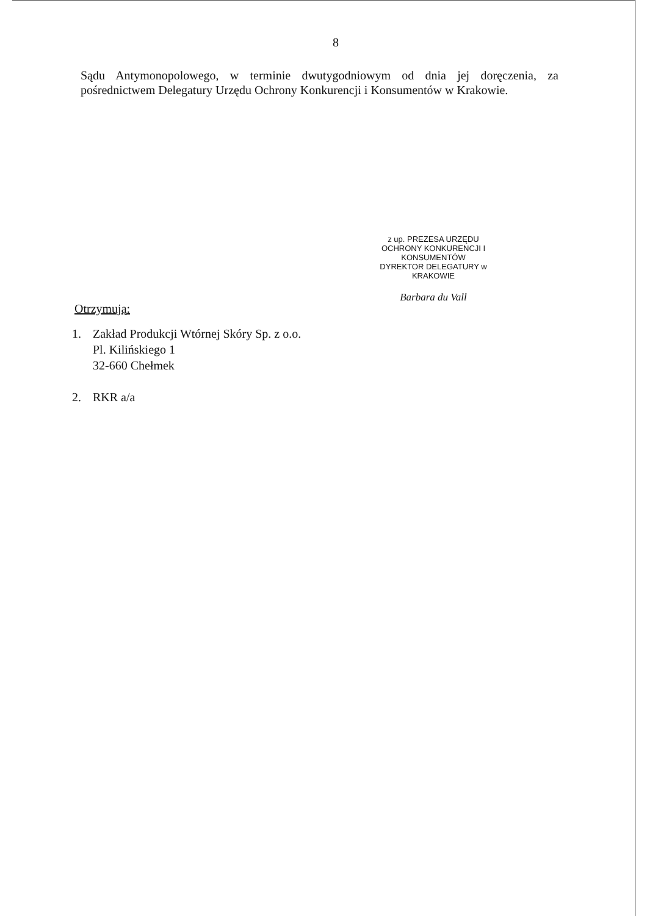8
Sądu Antymonopolowego, w terminie dwutygodniowym od dnia jej doręczenia, za pośrednictwem Delegatury Urzędu Ochrony Konkurencji i Konsumentów w Krakowie.
z up. PREZESA URZĘDU
OCHRONY KONKURENCJI I KONSUMENTÓW
DYREKTOR DELEGATURY w KRAKOWIE
Barbara du Vall
Otrzymują:
1. Zakład Produkcji Wtórnej Skóry Sp. z o.o.
Pl. Kilińskiego 1
32-660 Chełmek
2. RKR a/a